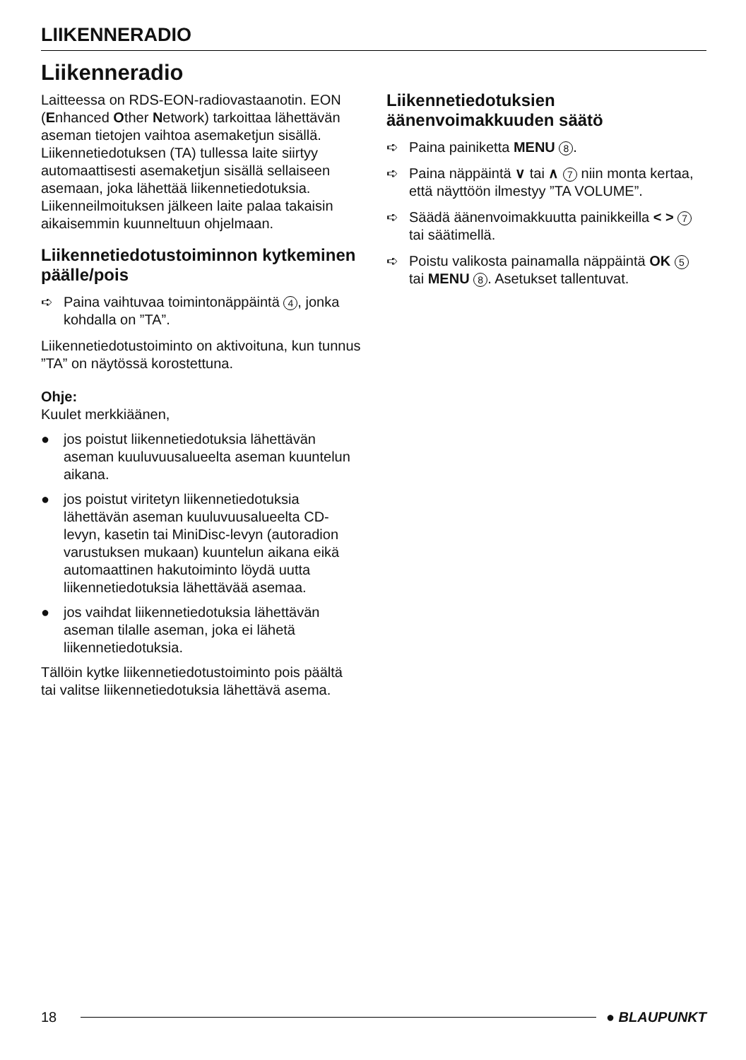LIIKENNERADIO
Liikenneradio
Laitteessa on RDS-EON-radiovastaanotin. EON (Enhanced Other Network) tarkoittaa lähettävän aseman tietojen vaihtoa asemaketjun sisällä.
Liikennetiedotuksen (TA) tullessa laite siirtyy automaattisesti asemaketjun sisällä sellaiseen asemaan, joka lähettää liikennetiedotuksia.
Liikenneilmoituksen jälkeen laite palaa takaisin aikaisemmin kuunneltuun ohjelmaan.
Liikennetiedotustoiminnon kytkeminen päälle/pois
➪ Paina vaihtuvaa toimintonäppäintä 4, jonka kohdalla on ”TA”.
Liikennetiedotustoiminto on aktivoituna, kun tunnus ”TA” on näytössä korostettuna.
Ohje:
Kuulet merkkiäänen,
● jos poistut liikennetiedotuksia lähettävän aseman kuuluvuusalueelta aseman kuuntelun aikana.
● jos poistut viritetyn liikennetiedotuksia lähettävän aseman kuuluvuusalueelta CD-levyn, kasetin tai MiniDisc-levyn (autoradion varustuksen mukaan) kuuntelun aikana eikä automaattinen hakutoiminto löydä uutta liikennetiedotuksia lähettävää asemaa.
● jos vaihdat liikennetiedotuksia lähettävän aseman tilalle aseman, joka ei lähetä liikennetiedotuksia.
Tällöin kytke liikennetiedotustoiminto pois päältä tai valitse liikennetiedotuksia lähettävä asema.
Liikennetiedotuksien äänenvoimakkuuden säätö
➪ Paina painiketta MENU 8.
➪ Paina näppäintä ∨ tai ∧ 7 niin monta kertaa, että näyttöön ilmestyy ”TA VOLUME”.
➪ Säädä äänenvoimakkuutta painikkeilla < > 7 tai säätimellä.
➪ Poistu valikosta painamalla näppäintä OK 5 tai MENU 8. Asetukset tallentuvat.
18 ● BLAUPUNKT